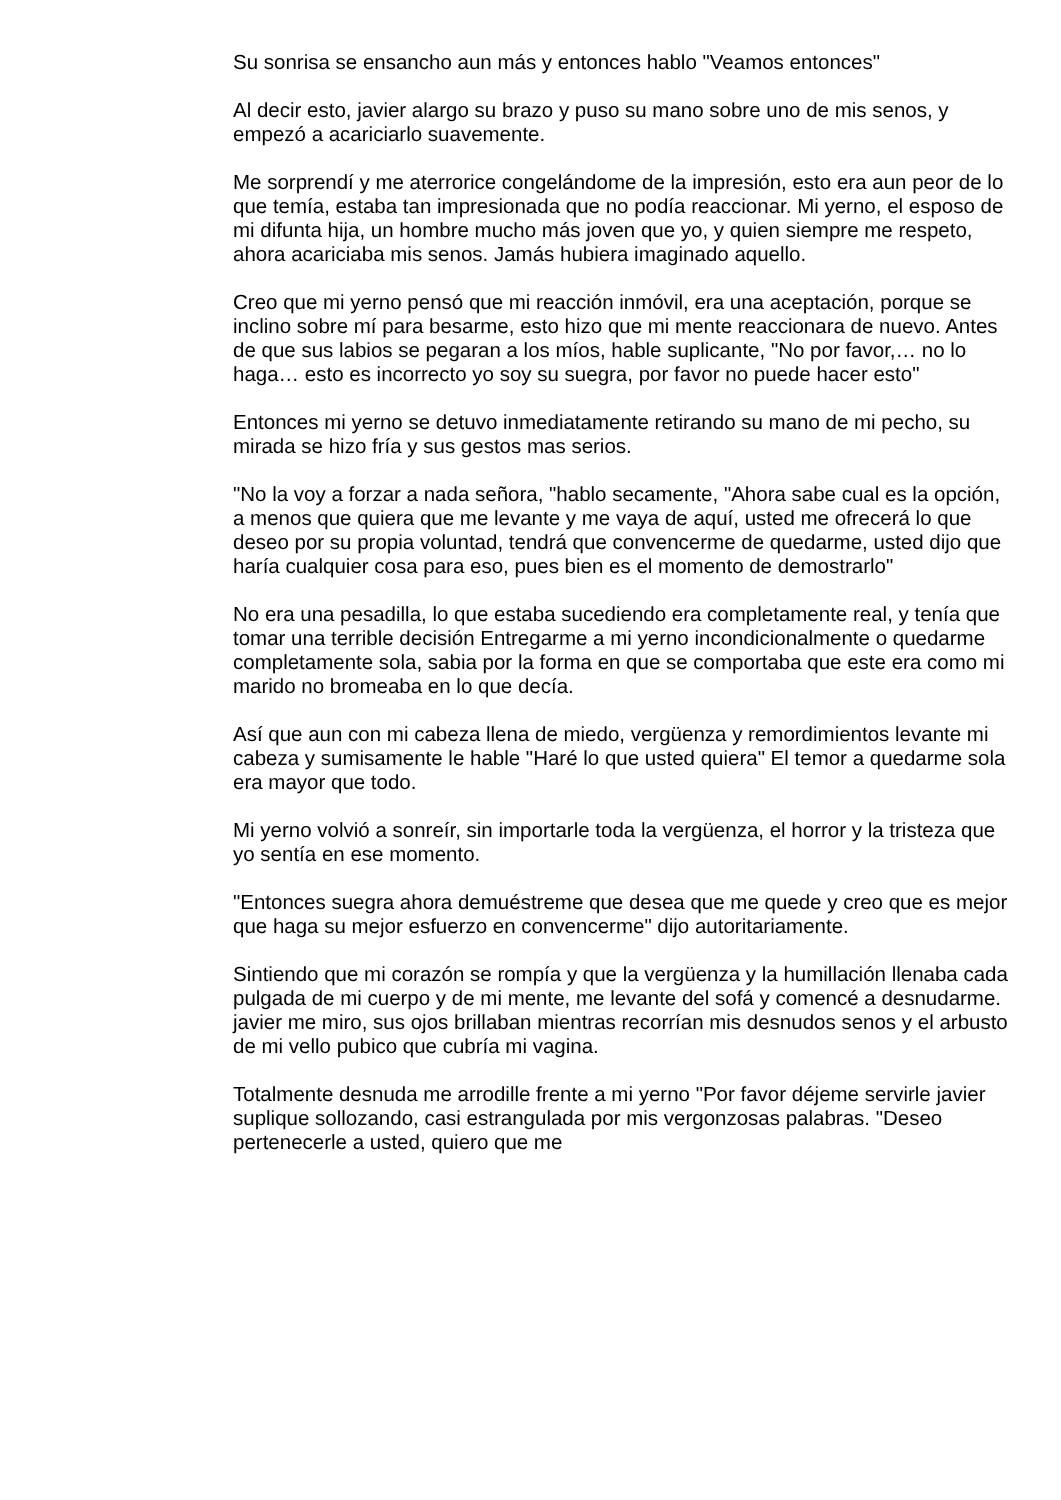Su sonrisa se ensancho aun más y entonces hablo "Veamos entonces"
Al decir esto, javier alargo su brazo y puso su mano sobre uno de mis senos, y empezó a acariciarlo suavemente.
Me sorprendí y me aterrorice congelándome de la impresión, esto era aun peor de lo que temía, estaba tan impresionada que no podía reaccionar. Mi yerno, el esposo de mi difunta hija, un hombre mucho más joven que yo, y quien siempre me respeto, ahora acariciaba mis senos. Jamás hubiera imaginado aquello.
Creo que mi yerno pensó que mi reacción inmóvil, era una aceptación, porque se inclino sobre mí para besarme, esto hizo que mi mente reaccionara de nuevo. Antes de que sus labios se pegaran a los míos, hable suplicante, "No por favor,… no lo haga… esto es incorrecto yo soy su suegra, por favor no puede hacer esto"
Entonces mi yerno se detuvo inmediatamente retirando su mano de mi pecho, su mirada se hizo fría y sus gestos mas serios.
"No la voy a forzar a nada señora, "hablo secamente, "Ahora sabe cual es la opción, a menos que quiera que me levante y me vaya de aquí, usted me ofrecerá lo que deseo por su propia voluntad, tendrá que convencerme de quedarme, usted dijo que haría cualquier cosa para eso, pues bien es el momento de demostrarlo"
No era una pesadilla, lo que estaba sucediendo era completamente real, y tenía que tomar una terrible decisión Entregarme a mi yerno incondicionalmente o quedarme completamente sola, sabia por la forma en que se comportaba que este era como mi marido no bromeaba en lo que decía.
Así que aun con mi cabeza llena de miedo, vergüenza y remordimientos levante mi cabeza y sumisamente le hable "Haré lo que usted quiera" El temor a quedarme sola era mayor que todo.
Mi yerno volvió a sonreír, sin importarle toda la vergüenza, el horror y la tristeza que yo sentía en ese momento.
"Entonces suegra ahora demuéstreme que desea que me quede y creo que es mejor que haga su mejor esfuerzo en convencerme" dijo autoritariamente.
Sintiendo que mi corazón se rompía y que la vergüenza y la humillación llenaba cada pulgada de mi cuerpo y de mi mente, me levante del sofá y comencé a desnudarme. javier me miro, sus ojos brillaban mientras recorrían mis desnudos senos y el arbusto de mi vello pubico que cubría mi vagina.
Totalmente desnuda me arrodille frente a mi yerno "Por favor déjeme servirle javier suplique sollozando, casi estrangulada por mis vergonzosas palabras. "Deseo pertenecerle a usted, quiero que me